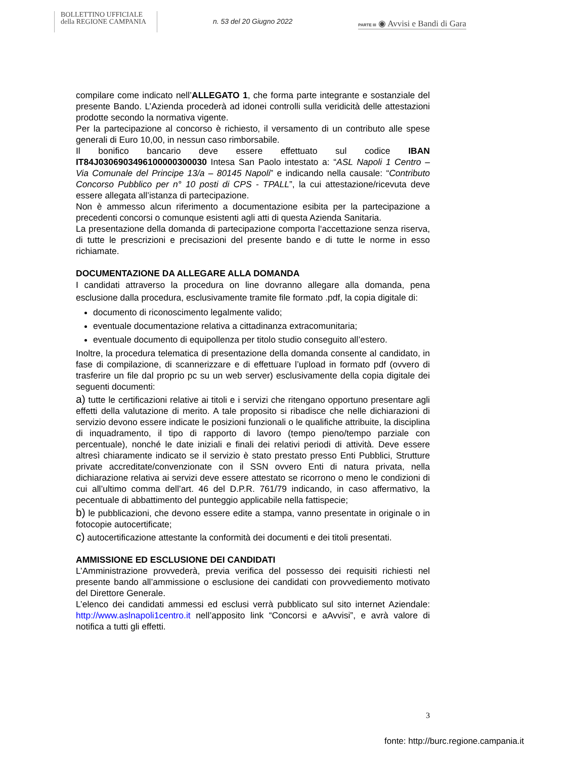BOLLETTINO UFFICIALE
della REGIONE CAMPANIA
n. 53 del 20 Giugno 2022
PARTE III ◉ Avvisi e Bandi di Gara
compilare come indicato nell’ALLEGATO 1, che forma parte integrante e sostanziale del presente Bando. L’Azienda procederà ad idonei controlli sulla veridicità delle attestazioni prodotte secondo la normativa vigente.
Per la partecipazione al concorso è richiesto, il versamento di un contributo alle spese generali di Euro 10,00, in nessun caso rimborsabile.
Il bonifico bancario deve essere effettuato sul codice IBAN IT84J0306903496100000300030 Intesa San Paolo intestato a: “ASL Napoli 1 Centro – Via Comunale del Principe 13/a – 80145 Napoli” e indicando nella causale: “Contributo Concorso Pubblico per n° 10 posti di CPS - TPALL”, la cui attestazione/ricevuta deve essere allegata all’istanza di partecipazione.
Non è ammesso alcun riferimento a documentazione esibita per la partecipazione a precedenti concorsi o comunque esistenti agli atti di questa Azienda Sanitaria.
La presentazione della domanda di partecipazione comporta l‘accettazione senza riserva, di tutte le prescrizioni e precisazioni del presente bando e di tutte le norme in esso richiamate.
DOCUMENTAZIONE DA ALLEGARE ALLA DOMANDA
I candidati attraverso la procedura on line dovranno allegare alla domanda, pena esclusione dalla procedura, esclusivamente tramite file formato .pdf, la copia digitale di:
documento di riconoscimento legalmente valido;
eventuale documentazione relativa a cittadinanza extracomunitaria;
eventuale documento di equipollenza per titolo studio conseguito all’estero.
Inoltre, la procedura telematica di presentazione della domanda consente al candidato, in fase di compilazione, di scannerizzare e di effettuare l’upload in formato pdf (ovvero di trasferire un file dal proprio pc su un web server) esclusivamente della copia digitale dei seguenti documenti:
a) tutte le certificazioni relative ai titoli e i servizi che ritengano opportuno presentare agli effetti della valutazione di merito. A tale proposito si ribadisce che nelle dichiarazioni di servizio devono essere indicate le posizioni funzionali o le qualifiche attribuite, la disciplina di inquadramento, il tipo di rapporto di lavoro (tempo pieno/tempo parziale con percentuale), nonché le date iniziali e finali dei relativi periodi di attività. Deve essere altresì chiaramente indicato se il servizio è stato prestato presso Enti Pubblici, Strutture private accreditate/convenzionate con il SSN ovvero Enti di natura privata, nella dichiarazione relativa ai servizi deve essere attestato se ricorrono o meno le condizioni di cui all’ultimo comma dell’art. 46 del D.P.R. 761/79 indicando, in caso affermativo, la pecentuale di abbattimento del punteggio applicabile nella fattispecie;
b) le pubblicazioni, che devono essere edite a stampa, vanno presentate in originale o in fotocopie autocertificate;
c) autocertificazione attestante la conformità dei documenti e dei titoli presentati.
AMMISSIONE ED ESCLUSIONE DEI CANDIDATI
L’Amministrazione provvederà, previa verifica del possesso dei requisiti richiesti nel presente bando all’ammissione o esclusione dei candidati con provvediemento motivato del Direttore Generale.
L’elenco dei candidati ammessi ed esclusi verrà pubblicato sul sito internet Aziendale: http://www.aslnapoli1centro.it nell’apposito link “Concorsi e aAvvisi”, e avrà valore di notifica a tutti gli effetti.
3
fonte: http://burc.regione.campania.it